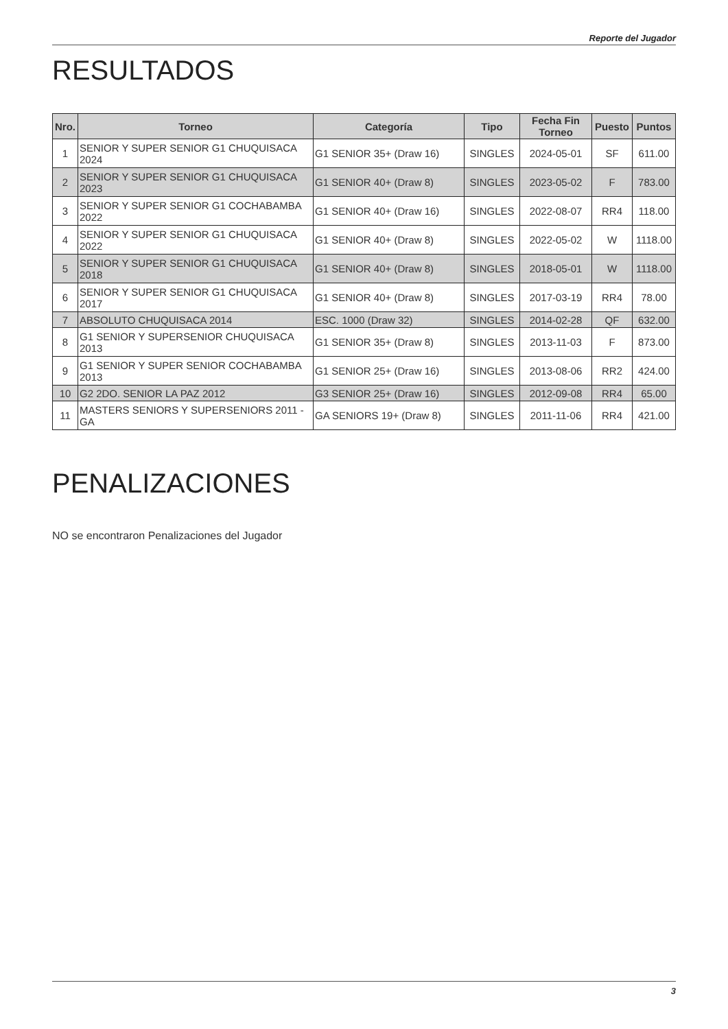Reporte del Jugador
RESULTADOS
| Nro. | Torneo | Categoría | Tipo | Fecha Fin Torneo | Puesto | Puntos |
| --- | --- | --- | --- | --- | --- | --- |
| 1 | SENIOR Y SUPER SENIOR G1 CHUQUISACA 2024 | G1 SENIOR 35+ (Draw 16) | SINGLES | 2024-05-01 | SF | 611.00 |
| 2 | SENIOR Y SUPER SENIOR G1 CHUQUISACA 2023 | G1 SENIOR 40+ (Draw 8) | SINGLES | 2023-05-02 | F | 783.00 |
| 3 | SENIOR Y SUPER SENIOR G1 COCHABAMBA 2022 | G1 SENIOR 40+ (Draw 16) | SINGLES | 2022-08-07 | RR4 | 118.00 |
| 4 | SENIOR Y SUPER SENIOR G1 CHUQUISACA 2022 | G1 SENIOR 40+ (Draw 8) | SINGLES | 2022-05-02 | W | 1118.00 |
| 5 | SENIOR Y SUPER SENIOR G1 CHUQUISACA 2018 | G1 SENIOR 40+ (Draw 8) | SINGLES | 2018-05-01 | W | 1118.00 |
| 6 | SENIOR Y SUPER SENIOR G1 CHUQUISACA 2017 | G1 SENIOR 40+ (Draw 8) | SINGLES | 2017-03-19 | RR4 | 78.00 |
| 7 | ABSOLUTO CHUQUISACA 2014 | ESC. 1000 (Draw 32) | SINGLES | 2014-02-28 | QF | 632.00 |
| 8 | G1 SENIOR Y SUPERSENIOR CHUQUISACA 2013 | G1 SENIOR 35+ (Draw 8) | SINGLES | 2013-11-03 | F | 873.00 |
| 9 | G1 SENIOR Y SUPER SENIOR COCHABAMBA 2013 | G1 SENIOR 25+ (Draw 16) | SINGLES | 2013-08-06 | RR2 | 424.00 |
| 10 | G2 2DO. SENIOR LA PAZ 2012 | G3 SENIOR 25+ (Draw 16) | SINGLES | 2012-09-08 | RR4 | 65.00 |
| 11 | MASTERS SENIORS Y SUPERSENIORS 2011 - GA | GA SENIORS 19+ (Draw 8) | SINGLES | 2011-11-06 | RR4 | 421.00 |
PENALIZACIONES
NO se encontraron Penalizaciones del Jugador
3